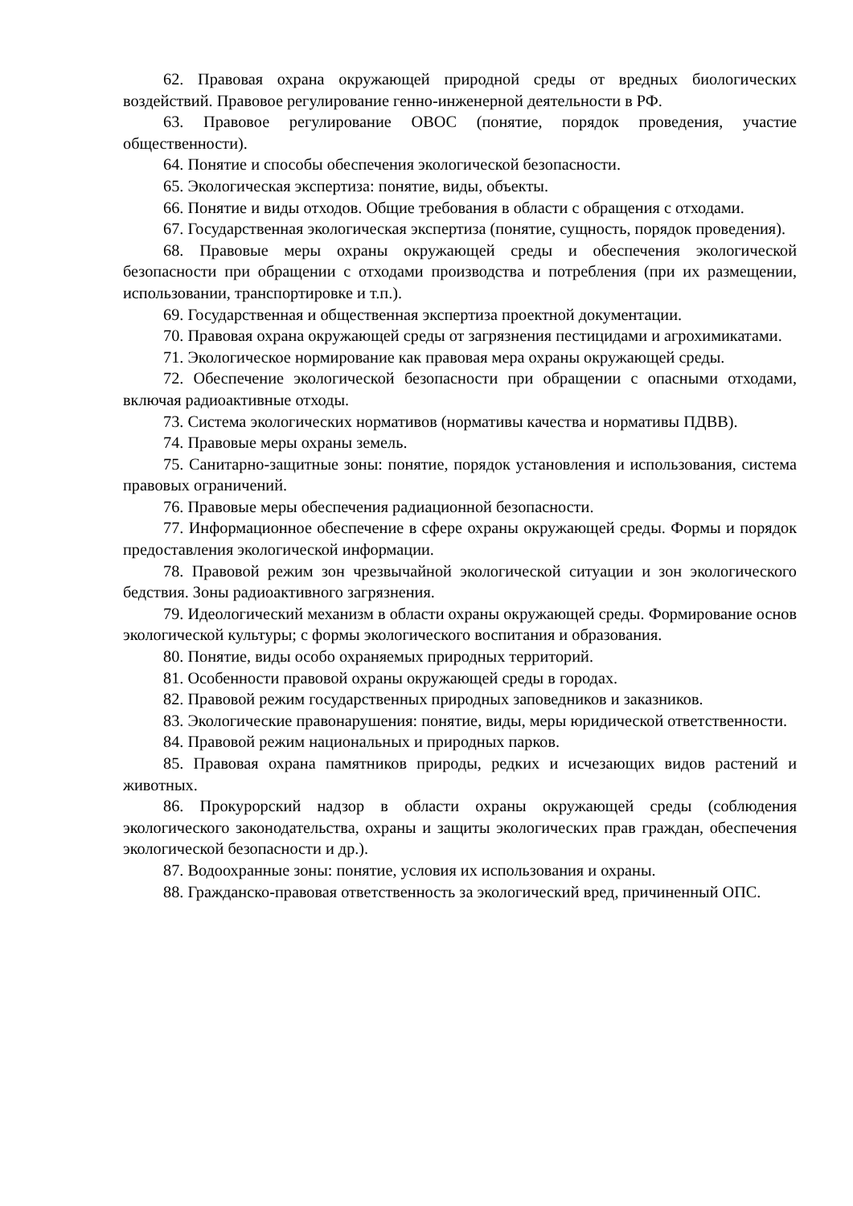62. Правовая охрана окружающей природной среды от вредных биологических воздействий. Правовое регулирование генно-инженерной деятельности в РФ.
63. Правовое регулирование ОВОС (понятие, порядок проведения, участие общественности).
64. Понятие и способы обеспечения экологической безопасности.
65. Экологическая экспертиза: понятие, виды, объекты.
66. Понятие и виды отходов. Общие требования в области с обращения с отходами.
67. Государственная экологическая экспертиза (понятие, сущность, порядок проведения).
68. Правовые меры охраны окружающей среды и обеспечения экологической безопасности при обращении с отходами производства и потребления (при их размещении, использовании, транспортировке и т.п.).
69. Государственная и общественная экспертиза проектной документации.
70. Правовая охрана окружающей среды от загрязнения пестицидами и агрохимикатами.
71. Экологическое нормирование как правовая мера охраны окружающей среды.
72. Обеспечение экологической безопасности при обращении с опасными отходами, включая радиоактивные отходы.
73. Система экологических нормативов (нормативы качества и нормативы ПДВВ).
74. Правовые меры охраны земель.
75. Санитарно-защитные зоны: понятие, порядок установления и использования, система правовых ограничений.
76. Правовые меры обеспечения радиационной безопасности.
77. Информационное обеспечение в сфере охраны окружающей среды. Формы и порядок предоставления экологической информации.
78. Правовой режим зон чрезвычайной экологической ситуации и зон экологического бедствия. Зоны радиоактивного загрязнения.
79. Идеологический механизм в области охраны окружающей среды. Формирование основ экологической культуры; с формы экологического воспитания и образования.
80. Понятие, виды особо охраняемых природных территорий.
81. Особенности правовой охраны окружающей среды в городах.
82. Правовой режим государственных природных заповедников и заказников.
83. Экологические правонарушения: понятие, виды, меры юридической ответственности.
84. Правовой режим национальных и природных парков.
85. Правовая охрана памятников природы, редких и исчезающих видов растений и животных.
86. Прокурорский надзор в области охраны окружающей среды (соблюдения экологического законодательства, охраны и защиты экологических прав граждан, обеспечения экологической безопасности и др.).
87. Водоохранные зоны: понятие, условия их использования и охраны.
88. Гражданско-правовая ответственность за экологический вред, причиненный ОПС.